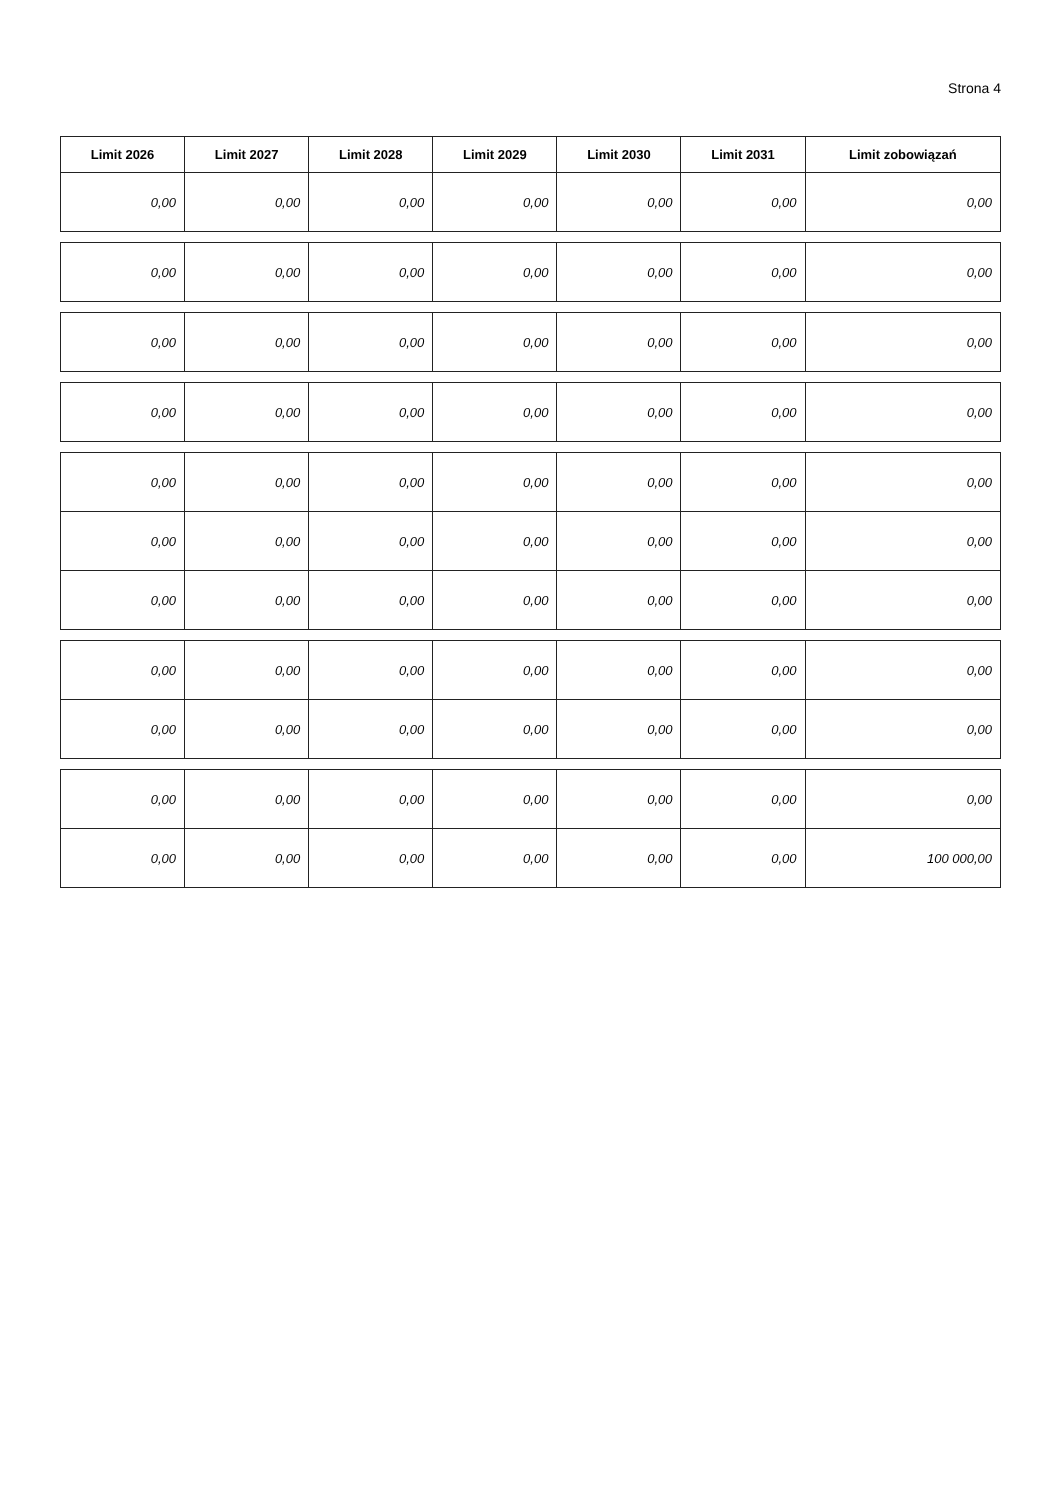Strona 4
| Limit 2026 | Limit 2027 | Limit 2028 | Limit 2029 | Limit 2030 | Limit 2031 | Limit zobowiązań |
| --- | --- | --- | --- | --- | --- | --- |
| 0,00 | 0,00 | 0,00 | 0,00 | 0,00 | 0,00 | 0,00 |
| 0,00 | 0,00 | 0,00 | 0,00 | 0,00 | 0,00 | 0,00 |
| 0,00 | 0,00 | 0,00 | 0,00 | 0,00 | 0,00 | 0,00 |
| 0,00 | 0,00 | 0,00 | 0,00 | 0,00 | 0,00 | 0,00 |
| 0,00 | 0,00 | 0,00 | 0,00 | 0,00 | 0,00 | 0,00 |
| 0,00 | 0,00 | 0,00 | 0,00 | 0,00 | 0,00 | 0,00 |
| 0,00 | 0,00 | 0,00 | 0,00 | 0,00 | 0,00 | 0,00 |
| 0,00 | 0,00 | 0,00 | 0,00 | 0,00 | 0,00 | 0,00 |
| 0,00 | 0,00 | 0,00 | 0,00 | 0,00 | 0,00 | 0,00 |
| 0,00 | 0,00 | 0,00 | 0,00 | 0,00 | 0,00 | 0,00 |
| 0,00 | 0,00 | 0,00 | 0,00 | 0,00 | 0,00 | 100 000,00 |